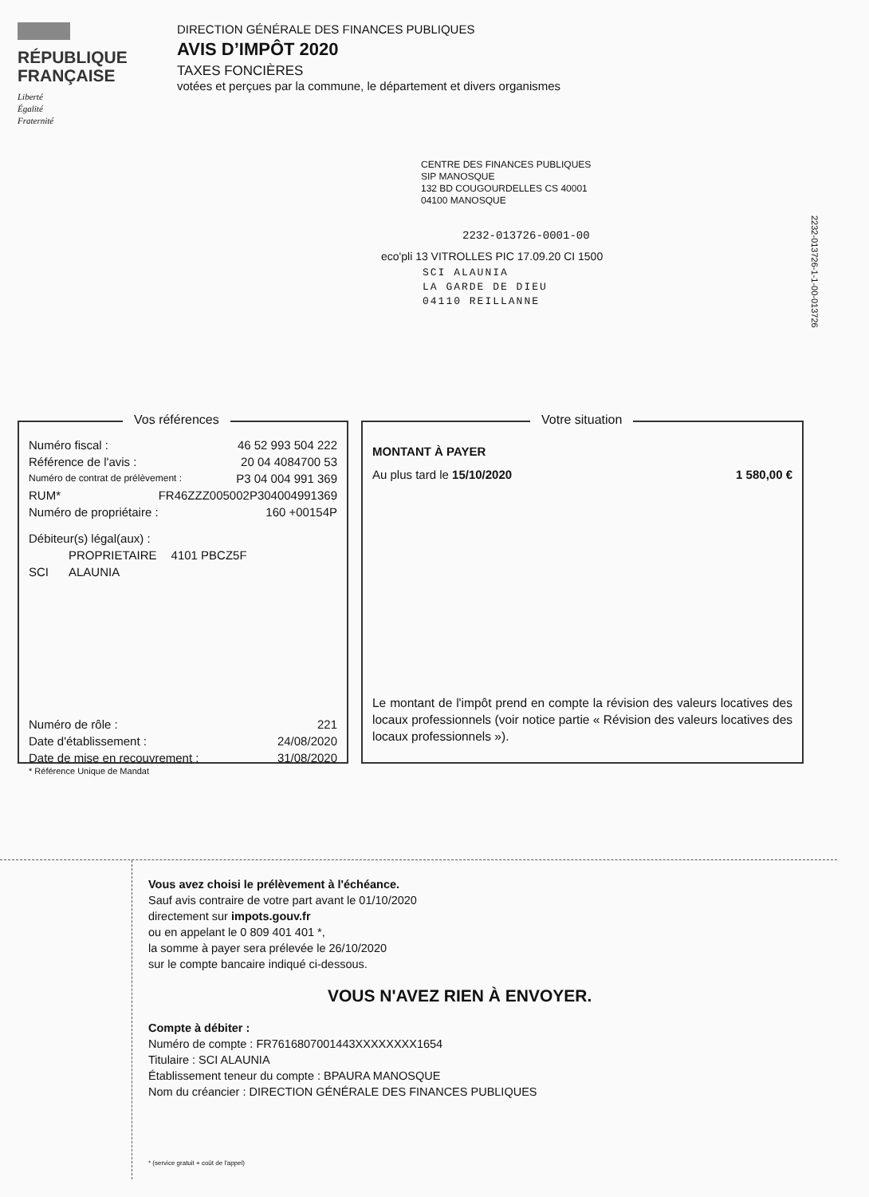RÉPUBLIQUE
FRANÇAISE
Liberté
Égalité
Fraternité
DIRECTION GÉNÉRALE DES FINANCES PUBLIQUES
AVIS D’IMPÔT 2020
TAXES FONCIÈRES
votées et perçues par la commune, le département et divers organismes
CENTRE DES FINANCES PUBLIQUES
SIP MANOSQUE
132 BD COUGOURDELLES CS 40001
04100 MANOSQUE
2232-013726-0001-00
eco'pli 13 VITROLLES PIC 17.09.20 CI 1500
SCI ALAUNIA
LA GARDE DE DIEU
04110 REILLANNE
2232-013726-1-1-00-013726
Vos références
Numéro fiscal : 46 52 993 504 222
Référence de l'avis : 20 04 4084700 53
Numéro de contrat de prélèvement : P3 04 004 991 369
RUM* FR46ZZZ005002P304004991369
Numéro de propriétaire : 160 +00154P
Débiteur(s) légal(aux) :
PROPRIETAIRE 4101 PBCZ5F
SCI ALAUNIA
Numéro de rôle : 221
Date d'établissement : 24/08/2020
Date de mise en recouvrement : 31/08/2020
* Référence Unique de Mandat
Votre situation
MONTANT À PAYER
Au plus tard le 15/10/2020 1 580,00 €
Le montant de l'impôt prend en compte la révision des valeurs locatives des locaux professionnels (voir notice partie « Révision des valeurs locatives des locaux professionnels »).
Vous avez choisi le prélèvement à l'échéance.
Sauf avis contraire de votre part avant le 01/10/2020
directement sur impots.gouv.fr
ou en appelant le 0 809 401 401 *,
la somme à payer sera prélevée le 26/10/2020
sur le compte bancaire indiqué ci-dessous.
VOUS N'AVEZ RIEN À ENVOYER.
Compte à débiter :
Numéro de compte : FR7616807001443XXXXXXXX1654
Titulaire : SCI ALAUNIA
Établissement teneur du compte : BPAURA MANOSQUE
Nom du créancier : DIRECTION GÉNÉRALE DES FINANCES PUBLIQUES
* (service gratuit + coût de l'appel)